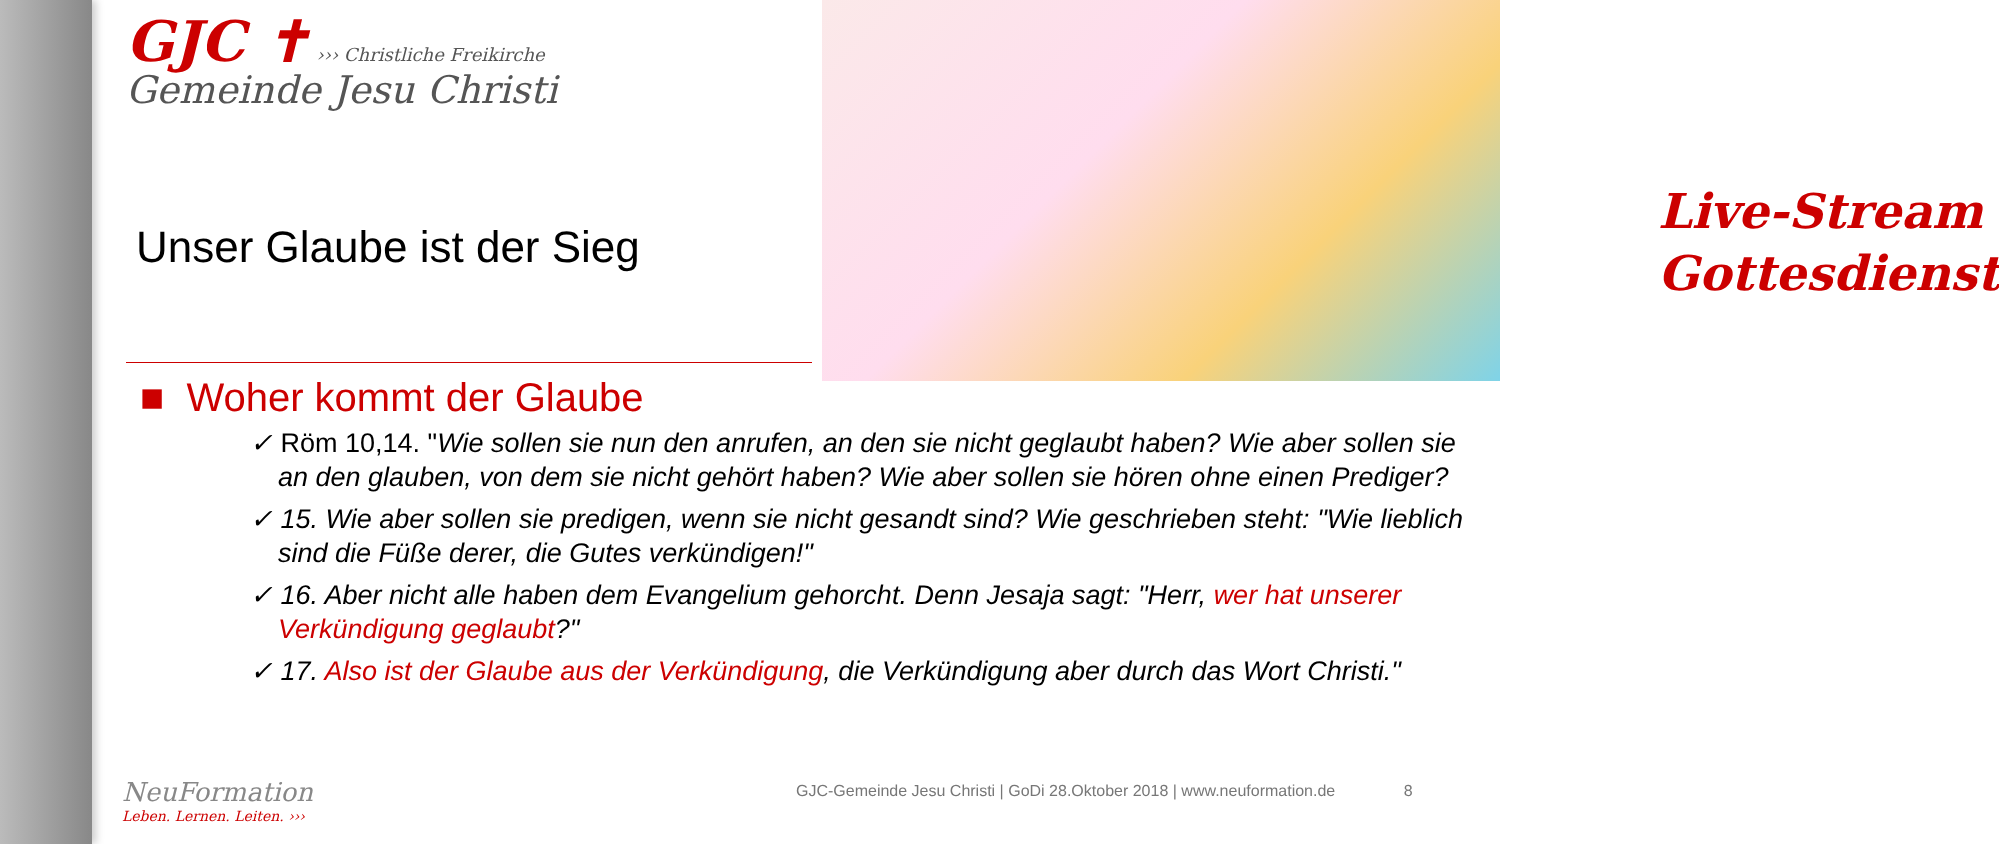Live-Stream
Gottesdienst
GJC ✝ ››› Christliche Freikirche
Gemeinde Jesu Christi
Unser Glaube ist der Sieg
■ Woher kommt der Glaube
✓ Röm 10,14. "Wie sollen sie nun den anrufen, an den sie nicht geglaubt haben? Wie aber sollen sie an den glauben, von dem sie nicht gehört haben? Wie aber sollen sie hören ohne einen Prediger?
✓ 15. Wie aber sollen sie predigen, wenn sie nicht gesandt sind? Wie geschrieben steht: "Wie lieblich sind die Füße derer, die Gutes verkündigen!"
✓ 16. Aber nicht alle haben dem Evangelium gehorcht. Denn Jesaja sagt: "Herr, wer hat unserer Verkündigung geglaubt?"
✓ 17. Also ist der Glaube aus der Verkündigung, die Verkündigung aber durch das Wort Christi."
NeuFormation
Leben. Lernen. Leiten. ›››
GJC-Gemeinde Jesu Christi | GoDi 28.Oktober 2018 | www.neuformation.de 8